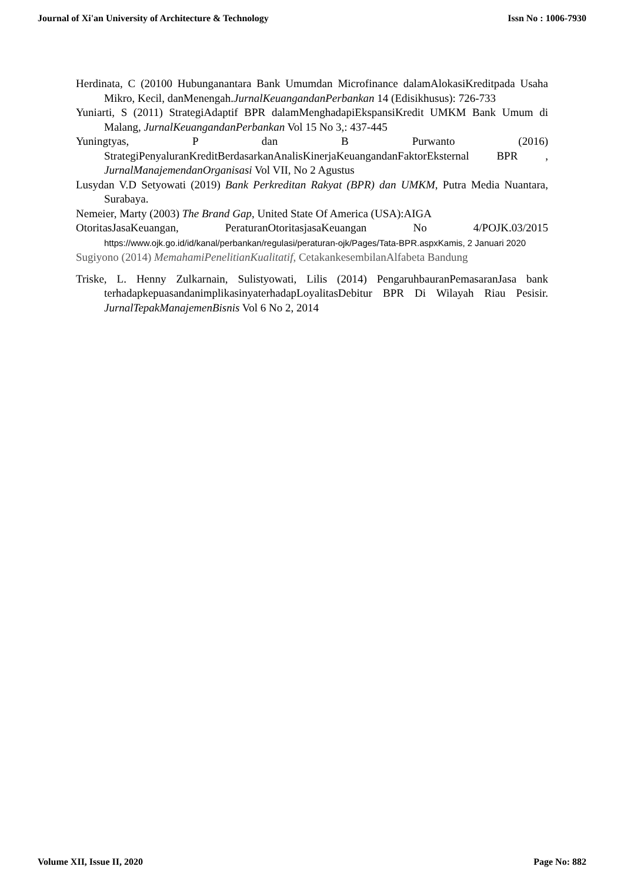Journal of Xi'an University of Architecture & Technology Issn No : 1006-7930
Herdinata, C (20100 Hubunganantara Bank Umumdan Microfinance dalamAlokasiKreditpada Usaha Mikro, Kecil, danMenengah.JurnalKeuangandanPerbankan 14 (Edisikhusus): 726-733
Yuniarti, S (2011) StrategiAdaptif BPR dalamMenghadapiEkspansiKredit UMKM Bank Umum di Malang, JurnalKeuangandanPerbankan Vol 15 No 3,: 437-445
Yuningtyas, P dan B Purwanto (2016) StrategiPenyaluranKreditBerdasarkanAnalisKinerjaKeuangandanFaktorEksternal BPR , JurnalManajemendanOrganisasi Vol VII, No 2 Agustus
Lusydan V.D Setyowati (2019) Bank Perkreditan Rakyat (BPR) dan UMKM, Putra Media Nuantara, Surabaya.
Nemeier, Marty (2003) The Brand Gap, United State Of America (USA):AIGA
OtoritasJasaKeuangan, PeraturanOtoritasjasaKeuangan No 4/POJK.03/2015 https://www.ojk.go.id/id/kanal/perbankan/regulasi/peraturan-ojk/Pages/Tata-BPR.aspx Kamis, 2 Januari 2020
Sugiyono (2014) MemahamiPenelitianKualitatif, CetakankesembilanAlfabeta Bandung
Triske, L. Henny Zulkarnain, Sulistyowati, Lilis (2014) PengaruhbauranPemasaranJasa bank terhadapkepuasandanimplikasinyaterhadapLoyalitasDebitur BPR Di Wilayah Riau Pesisir. JurnalTepakManajemenBisnis Vol 6 No 2, 2014
Volume XII, Issue II, 2020 Page No: 882